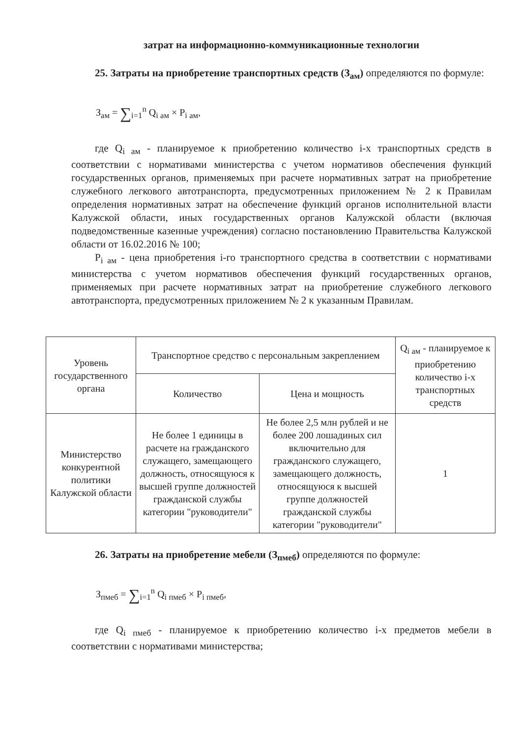затрат на информационно-коммуникационные технологии
25. Затраты на приобретение транспортных средств (З<sub>ам</sub>) определяются по формуле:
З<sub>ам</sub> = ∑<sub>i=1</sub><sup>n</sup> Q<sub>i ам</sub> × P<sub>i ам</sub>,
где Q<sub>i ам</sub> - планируемое к приобретению количество i-х транспортных средств в соответствии с нормативами министерства с учетом нормативов обеспечения функций государственных органов, применяемых при расчете нормативных затрат на приобретение служебного легкового автотранспорта, предусмотренных приложением № 2 к Правилам определения нормативных затрат на обеспечение функций органов исполнительной власти Калужской области, иных государственных органов Калужской области (включая подведомственные казенные учреждения) согласно постановлению Правительства Калужской области от 16.02.2016 № 100;
P<sub>i ам</sub> - цена приобретения i-го транспортного средства в соответствии с нормативами министерства с учетом нормативов обеспечения функций государственных органов, применяемых при расчете нормативных затрат на приобретение служебного легкового автотранспорта, предусмотренных приложением № 2 к указанным Правилам.
| Уровень государственного органа | Транспортное средство с персональным закреплением | | Q<sub>i ам</sub> - планируемое к приобретению количество i-х транспортных средств |
| --- | --- | --- | --- |
| | Количество | Цена и мощность | |
| Министерство конкурентной политики Калужской области | Не более 1 единицы в расчете на гражданского служащего, замещающего должность, относящуюся к высшей группе должностей гражданской службы категории "руководители" | Не более 2,5 млн рублей и не более 200 лошадиных сил включительно для гражданского служащего, замещающего должность, относящуюся к высшей группе должностей гражданской службы категории "руководители" | 1 |
26. Затраты на приобретение мебели (З<sub>пмеб</sub>) определяются по формуле:
З<sub>пмеб</sub> = ∑<sub>i=1</sub><sup>n</sup> Q<sub>i пмеб</sub> × P<sub>i пмеб</sub>,
где Q<sub>i пмеб</sub> - планируемое к приобретению количество i-х предметов мебели в соответствии с нормативами министерства;